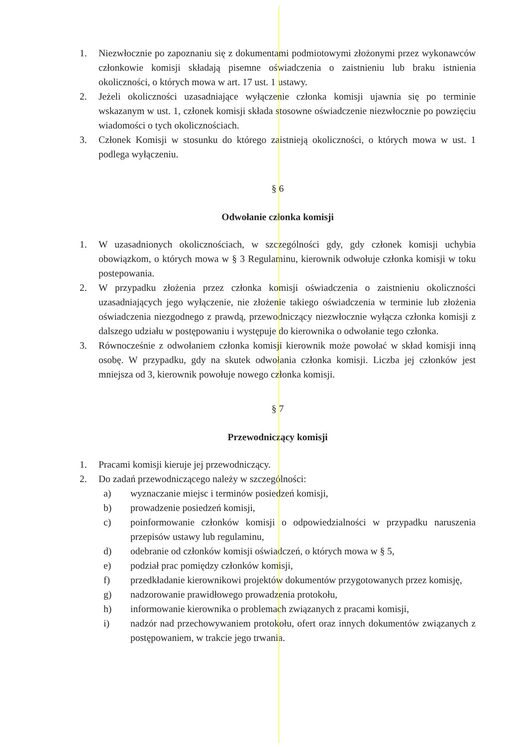1. Niezwłocznie po zapoznaniu się z dokumentami podmiotowymi złożonymi przez wykonawców członkowie komisji składają pisemne oświadczenia o zaistnieniu lub braku istnienia okoliczności, o których mowa w art. 17 ust. 1 ustawy.
2. Jeżeli okoliczności uzasadniające wyłączenie członka komisji ujawnia się po terminie wskazanym w ust. 1, członek komisji składa stosowne oświadczenie niezwłocznie po powzięciu wiadomości o tych okolicznościach.
3. Członek Komisji w stosunku do którego zaistnieją okoliczności, o których mowa w ust. 1 podlega wyłączeniu.
§ 6
Odwołanie członka komisji
1. W uzasadnionych okolicznościach, w szczególności gdy, gdy członek komisji uchybia obowiązkom, o których mowa w § 3 Regulaminu, kierownik odwołuje członka komisji w toku postepowania.
2. W przypadku złożenia przez członka komisji oświadczenia o zaistnieniu okoliczności uzasadniających jego wyłączenie, nie złożenie takiego oświadczenia w terminie lub złożenia oświadczenia niezgodnego z prawdą, przewodniczący niezwłocznie wyłącza członka komisji z dalszego udziału w postępowaniu i występuje do kierownika o odwołanie tego członka.
3. Równocześnie z odwołaniem członka komisji kierownik może powołać w skład komisji inną osobę. W przypadku, gdy na skutek odwołania członka komisji. Liczba jej członków jest mniejsza od 3, kierownik powołuje nowego członka komisji.
§ 7
Przewodniczący komisji
1. Pracami komisji kieruje jej przewodniczący.
2. Do zadań przewodniczącego należy w szczególności:
a) wyznaczanie miejsc i terminów posiedzeń komisji,
b) prowadzenie posiedzeń komisji,
c) poinformowanie członków komisji o odpowiedzialności w przypadku naruszenia przepisów ustawy lub regulaminu,
d) odebranie od członków komisji oświadczeń, o których mowa w § 5,
e) podział prac pomiędzy członków komisji,
f) przedkładanie kierownikowi projektów dokumentów przygotowanych przez komisję,
g) nadzorowanie prawidłowego prowadzenia protokołu,
h) informowanie kierownika o problemach związanych z pracami komisji,
i) nadzór nad przechowywaniem protokołu, ofert oraz innych dokumentów związanych z postępowaniem, w trakcie jego trwania.